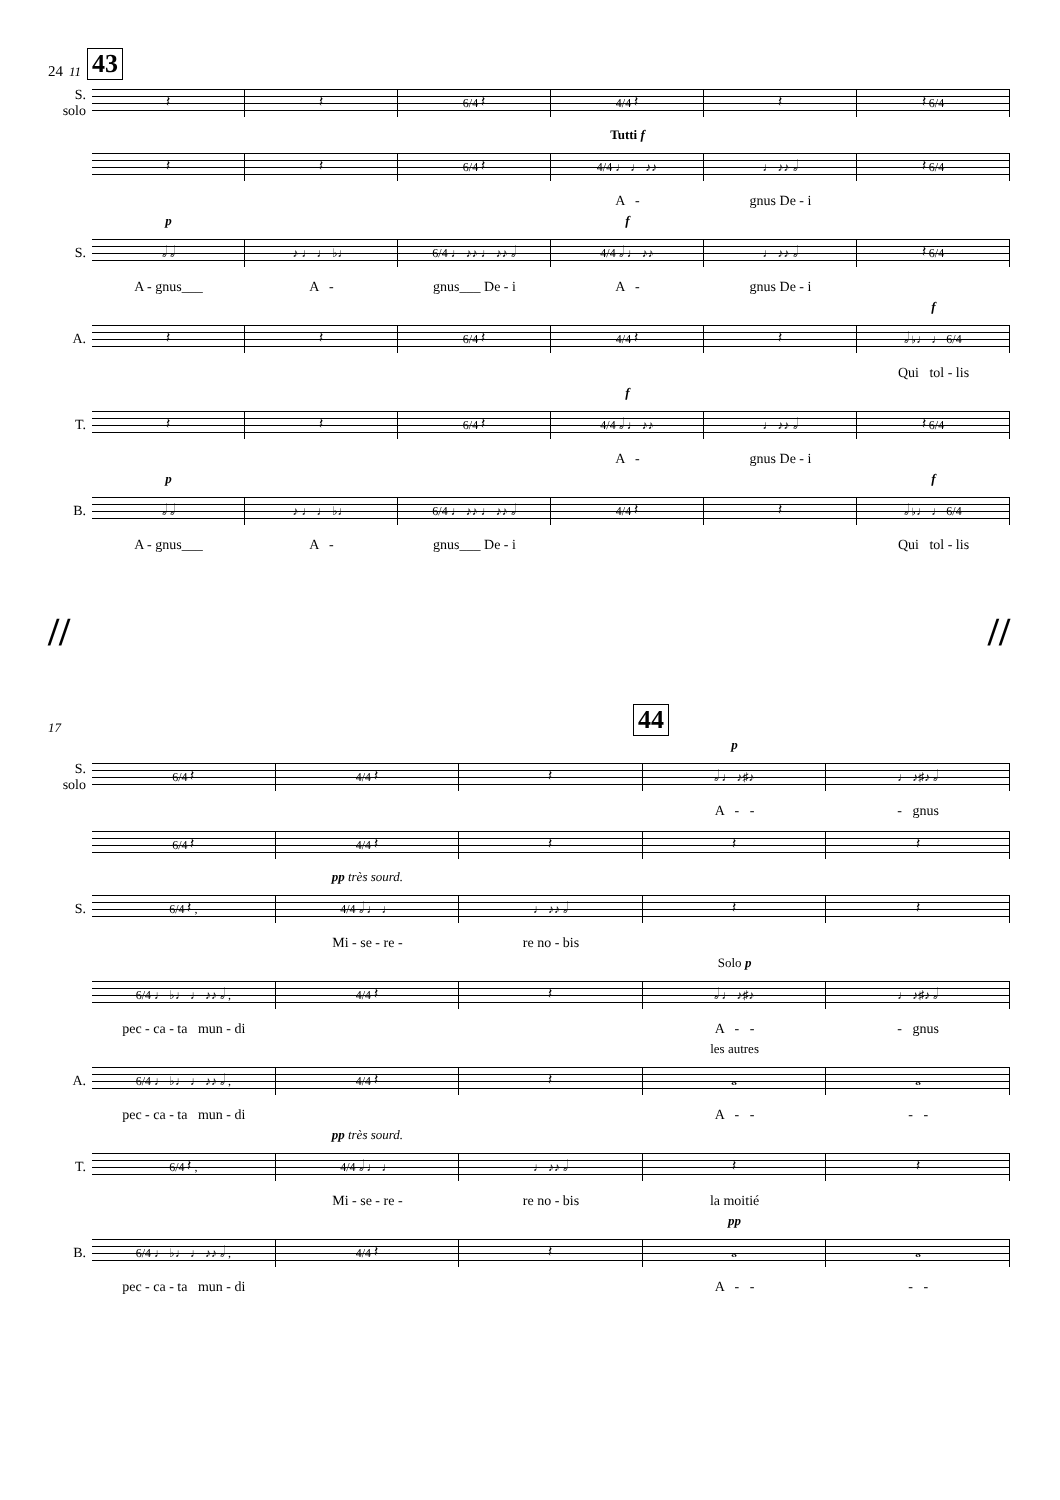24 11 43
S.
solo
𝄽 𝄽 6/4 𝄽 4/4 𝄽 𝄽 𝄽 6/4
Tutti f
𝄽 𝄽 6/4 𝄽 4/4 ♩ ♩ ♪♪ ♩ ♪♪ 𝅗𝅥 𝄽 6/4
A - gnus De - i
p f
S.
𝅗𝅥 𝅗𝅥 ♪ ♩ ♩ ♭♩ 6/4 ♩ ♪♪ ♩ ♪♪ 𝅗𝅥 4/4 𝅗𝅥 ♩ ♪♪ ♩ ♪♪ 𝅗𝅥 𝄽 6/4
A - gnus___ A - gnus___ De - i A - gnus De - i
f
A.
𝄽 𝄽 6/4 𝄽 4/4 𝄽 𝄽 𝅗𝅥 ♭♩ ♩ 6/4
Qui tol - lis
f
T.
𝄽 𝄽 6/4 𝄽 4/4 𝅗𝅥 ♩ ♪♪ ♩ ♪♪ 𝅗𝅥 𝄽 6/4
A - gnus De - i
p f
B.
𝅗𝅥 𝅗𝅥 ♪ ♩ ♩ ♭♩ 6/4 ♩ ♪♪ ♩ ♪♪ 𝅗𝅥 4/4 𝄽 𝄽 𝅗𝅥 ♭♩ ♩ 6/4
A - gnus___ A - gnus___ De - i Qui tol - lis
// //
17 44
p
S.
solo
6/4 𝄽 4/4 𝄽 𝄽 𝅗𝅥 ♩ ♪♯♪ ♩ ♪♯♪ 𝅗𝅥
A - - - gnus
6/4 𝄽 4/4 𝄽 𝄽 𝄽 𝄽
pp très sourd.
S.
6/4 𝄽 , 4/4 𝅗𝅥 ♩ ♩ ♩ ♪♪ 𝅗𝅥 𝄽 𝄽
Mi - se - re - re no - bis
Solo p
6/4 ♩ ♭♩ ♩ ♪♪ 𝅗𝅥 , 4/4 𝄽 𝄽 𝅗𝅥 ♩ ♪♯♪ ♩ ♪♯♪ 𝅗𝅥
pec - ca - ta mun - di A - - - gnus
les autres
A.
6/4 ♩ ♭♩ ♩ ♪♪ 𝅗𝅥 , 4/4 𝄽 𝄽 𝅝 𝅝
pec - ca - ta mun - di A - - - -
pp très sourd.
T.
6/4 𝄽 , 4/4 𝅗𝅥 ♩ ♩ ♩ ♪♪ 𝅗𝅥 𝄽 𝄽
Mi - se - re - re no - bis la moitié
pp
B.
6/4 ♩ ♭♩ ♩ ♪♪ 𝅗𝅥 , 4/4 𝄽 𝄽 𝅝 𝅝
pec - ca - ta mun - di A - - - -